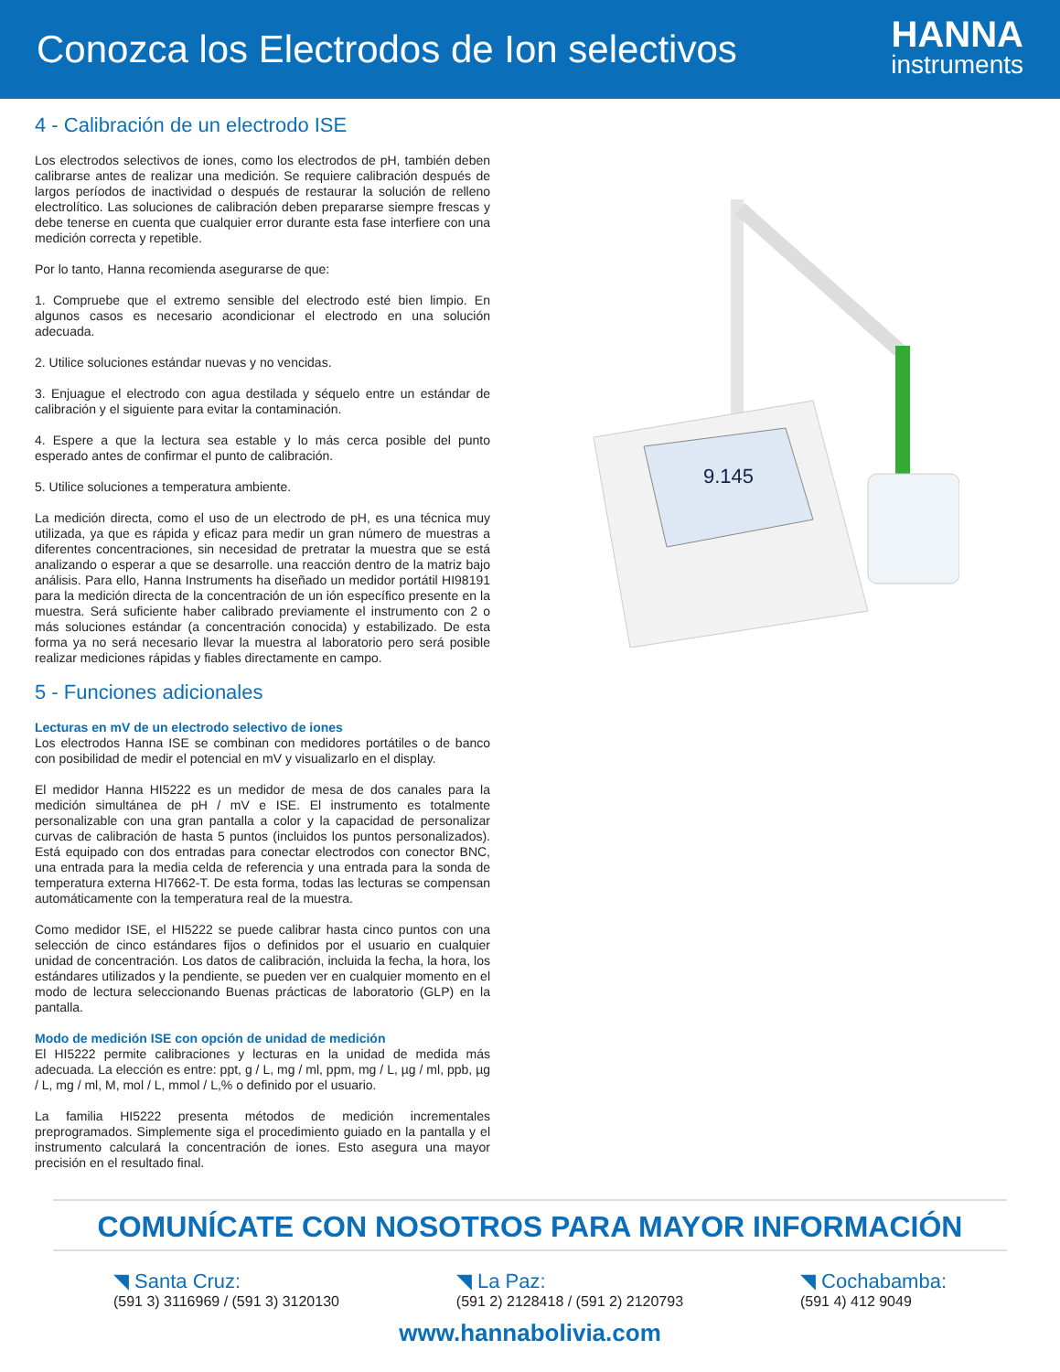Conozca los Electrodos de Ion selectivos
HANNA
instruments
4 - Calibración de un electrodo ISE
Los electrodos selectivos de iones, como los electrodos de pH, también deben calibrarse antes de realizar una medición. Se requiere calibración después de largos períodos de inactividad o después de restaurar la solución de relleno electrolítico. Las soluciones de calibración deben prepararse siempre frescas y debe tenerse en cuenta que cualquier error durante esta fase interfiere con una medición correcta y repetible.
Por lo tanto, Hanna recomienda asegurarse de que:
1. Compruebe que el extremo sensible del electrodo esté bien limpio. En algunos casos es necesario acondicionar el electrodo en una solución adecuada.
2. Utilice soluciones estándar nuevas y no vencidas.
3. Enjuague el electrodo con agua destilada y séquelo entre un estándar de calibración y el siguiente para evitar la contaminación.
4. Espere a que la lectura sea estable y lo más cerca posible del punto esperado antes de confirmar el punto de calibración.
5. Utilice soluciones a temperatura ambiente.
La medición directa, como el uso de un electrodo de pH, es una técnica muy utilizada, ya que es rápida y eficaz para medir un gran número de muestras a diferentes concentraciones, sin necesidad de pretratar la muestra que se está analizando o esperar a que se desarrolle. una reacción dentro de la matriz bajo análisis. Para ello, Hanna Instruments ha diseñado un medidor portátil HI98191 para la medición directa de la concentración de un ión específico presente en la muestra. Será suficiente haber calibrado previamente el instrumento con 2 o más soluciones estándar (a concentración conocida) y estabilizado. De esta forma ya no será necesario llevar la muestra al laboratorio pero será posible realizar mediciones rápidas y fiables directamente en campo.
5 - Funciones adicionales
Lecturas en mV de un electrodo selectivo de iones
Los electrodos Hanna ISE se combinan con medidores portátiles o de banco con posibilidad de medir el potencial en mV y visualizarlo en el display.
El medidor Hanna HI5222 es un medidor de mesa de dos canales para la medición simultánea de pH / mV e ISE. El instrumento es totalmente personalizable con una gran pantalla a color y la capacidad de personalizar curvas de calibración de hasta 5 puntos (incluidos los puntos personalizados). Está equipado con dos entradas para conectar electrodos con conector BNC, una entrada para la media celda de referencia y una entrada para la sonda de temperatura externa HI7662-T. De esta forma, todas las lecturas se compensan automáticamente con la temperatura real de la muestra.
Como medidor ISE, el HI5222 se puede calibrar hasta cinco puntos con una selección de cinco estándares fijos o definidos por el usuario en cualquier unidad de concentración. Los datos de calibración, incluida la fecha, la hora, los estándares utilizados y la pendiente, se pueden ver en cualquier momento en el modo de lectura seleccionando Buenas prácticas de laboratorio (GLP) en la pantalla.
Modo de medición ISE con opción de unidad de medición
El HI5222 permite calibraciones y lecturas en la unidad de medida más adecuada. La elección es entre: ppt, g / L, mg / ml, ppm, mg / L, µg / ml, ppb, µg / L, mg / ml, M, mol / L, mmol / L,% o definido por el usuario.
La familia HI5222 presenta métodos de medición incrementales preprogramados. Simplemente siga el procedimiento guiado en la pantalla y el instrumento calculará la concentración de iones. Esto asegura una mayor precisión en el resultado final.
9.145
COMUNÍCATE CON NOSOTROS PARA MAYOR INFORMACIÓN
◥ Santa Cruz:
(591 3) 3116969 / (591 3) 3120130
◥ La Paz:
(591 2) 2128418 / (591 2) 2120793
◥ Cochabamba:
(591 4) 412 9049
www.hannabolivia.com